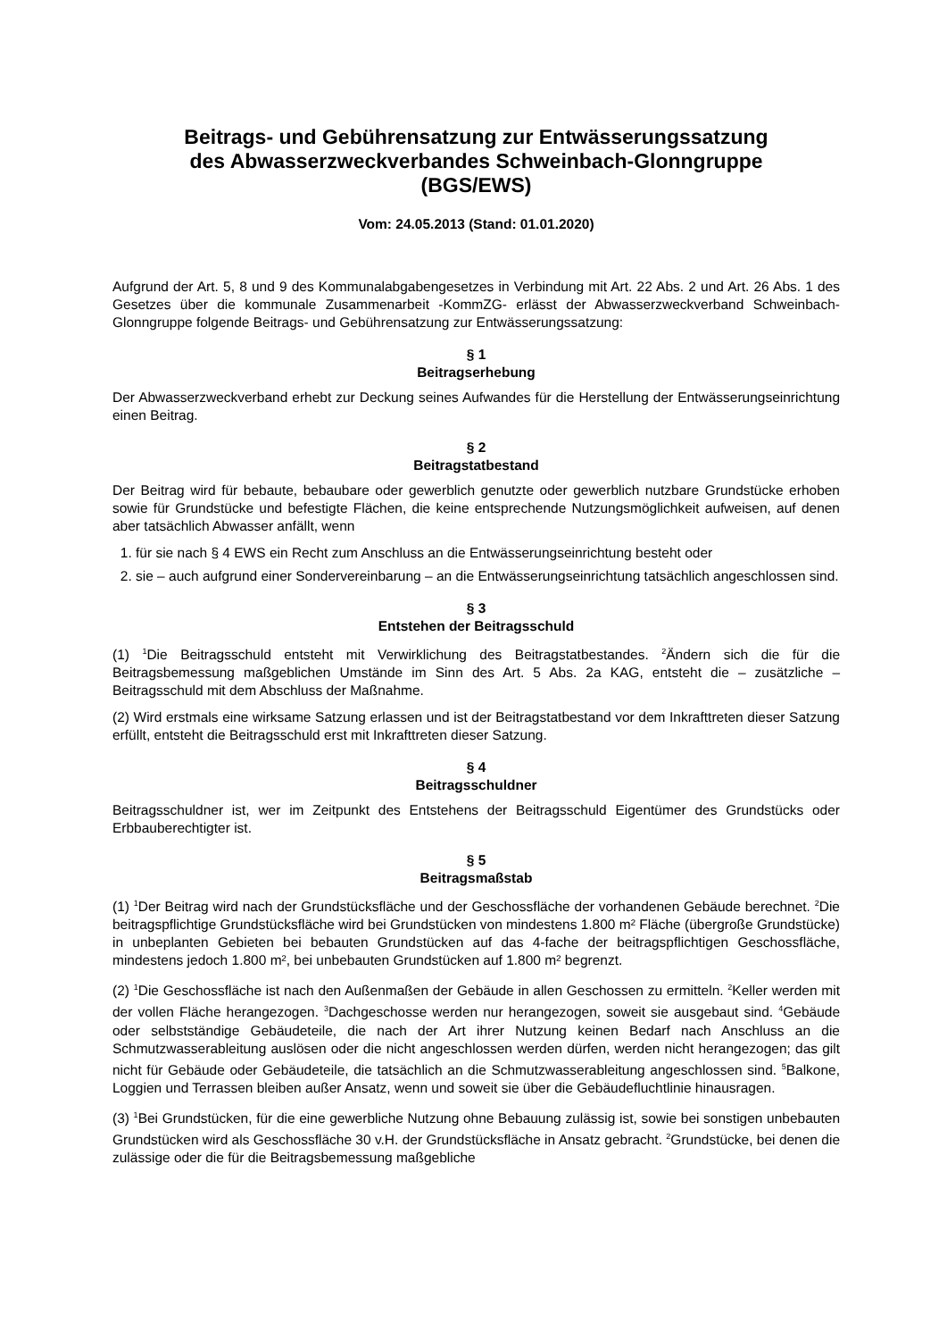Beitrags- und Gebührensatzung zur Entwässerungssatzung
des Abwasserzweckverbandes Schweinbach-Glonngruppe
(BGS/EWS)
Vom: 24.05.2013 (Stand: 01.01.2020)
Aufgrund der Art. 5, 8 und 9 des Kommunalabgabengesetzes in Verbindung mit Art. 22 Abs. 2 und Art. 26 Abs. 1 des Gesetzes über die kommunale Zusammenarbeit -KommZG- erlässt der Abwasserzweckverband Schweinbach-Glonngruppe folgende Beitrags- und Gebührensatzung zur Entwässerungssatzung:
§ 1
Beitragserhebung
Der Abwasserzweckverband erhebt zur Deckung seines Aufwandes für die Herstellung der Entwässerungseinrichtung einen Beitrag.
§ 2
Beitragstatbestand
Der Beitrag wird für bebaute, bebaubare oder gewerblich genutzte oder gewerblich nutzbare Grundstücke erhoben sowie für Grundstücke und befestigte Flächen, die keine entsprechende Nutzungsmöglichkeit aufweisen, auf denen aber tatsächlich Abwasser anfällt, wenn
1. für sie nach § 4 EWS ein Recht zum Anschluss an die Entwässerungseinrichtung besteht oder
2. sie – auch aufgrund einer Sondervereinbarung – an die Entwässerungseinrichtung tatsächlich angeschlossen sind.
§ 3
Entstehen der Beitragsschuld
(1) <sup>1</sup>Die Beitragsschuld entsteht mit Verwirklichung des Beitragstatbestandes. <sup>2</sup>Ändern sich die für die Beitragsbemessung maßgeblichen Umstände im Sinn des Art. 5 Abs. 2a KAG, entsteht die – zusätzliche – Beitragsschuld mit dem Abschluss der Maßnahme.
(2) Wird erstmals eine wirksame Satzung erlassen und ist der Beitragstatbestand vor dem Inkrafttreten dieser Satzung erfüllt, entsteht die Beitragsschuld erst mit Inkrafttreten dieser Satzung.
§ 4
Beitragsschuldner
Beitragsschuldner ist, wer im Zeitpunkt des Entstehens der Beitragsschuld Eigentümer des Grundstücks oder Erbbauberechtigter ist.
§ 5
Beitragsmaßstab
(1) <sup>1</sup>Der Beitrag wird nach der Grundstücksfläche und der Geschossfläche der vorhandenen Gebäude berechnet. <sup>2</sup>Die beitragspflichtige Grundstücksfläche wird bei Grundstücken von mindestens 1.800 m² Fläche (übergroße Grundstücke) in unbeplanten Gebieten bei bebauten Grundstücken auf das 4-fache der beitragspflichtigen Geschossfläche, mindestens jedoch 1.800 m², bei unbebauten Grundstücken auf 1.800 m² begrenzt.
(2) <sup>1</sup>Die Geschossfläche ist nach den Außenmaßen der Gebäude in allen Geschossen zu ermitteln. <sup>2</sup>Keller werden mit der vollen Fläche herangezogen. <sup>3</sup>Dachgeschosse werden nur herangezogen, soweit sie ausgebaut sind. <sup>4</sup>Gebäude oder selbstständige Gebäudeteile, die nach der Art ihrer Nutzung keinen Bedarf nach Anschluss an die Schmutzwasserableitung auslösen oder die nicht angeschlossen werden dürfen, werden nicht herangezogen; das gilt nicht für Gebäude oder Gebäudeteile, die tatsächlich an die Schmutzwasserableitung angeschlossen sind. <sup>5</sup>Balkone, Loggien und Terrassen bleiben außer Ansatz, wenn und soweit sie über die Gebäudefluchtlinie hinausragen.
(3) <sup>1</sup>Bei Grundstücken, für die eine gewerbliche Nutzung ohne Bebauung zulässig ist, sowie bei sonstigen unbebauten Grundstücken wird als Geschossfläche 30 v.H. der Grundstücksfläche in Ansatz gebracht. <sup>2</sup>Grundstücke, bei denen die zulässige oder die für die Beitragsbemessung maßgebliche